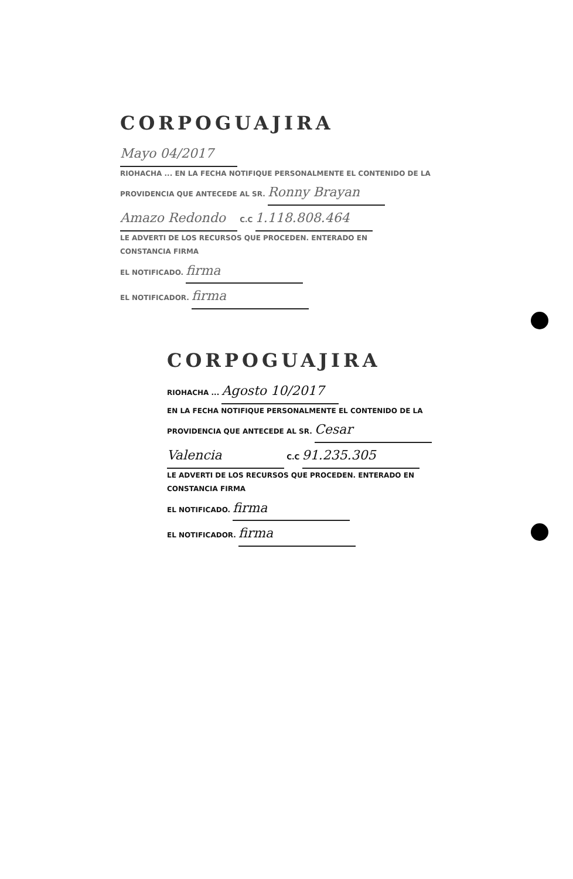CORPOGUAJIRA
Mayo 04/2017
RIOHACHA ... EN LA FECHA NOTIFIQUE PERSONALMENTE EL CONTENIDO DE LA
PROVIDENCIA QUE ANTECEDE AL SR. Ronny Brayan
Amazo Redondo C.C 1.118.808.464
LE ADVERTI DE LOS RECURSOS QUE PROCEDEN. ENTERADO EN
CONSTANCIA FIRMA
EL NOTIFICADO. firma
EL NOTIFICADOR. firma
CORPOGUAJIRA
RIOHACHA ... Agosto 10/2017
EN LA FECHA NOTIFIQUE PERSONALMENTE EL CONTENIDO DE LA
PROVIDENCIA QUE ANTECEDE AL SR. Cesar
Valencia C.C 91.235.305
LE ADVERTI DE LOS RECURSOS QUE PROCEDEN. ENTERADO EN
CONSTANCIA FIRMA
EL NOTIFICADO. firma
EL NOTIFICADOR. firma